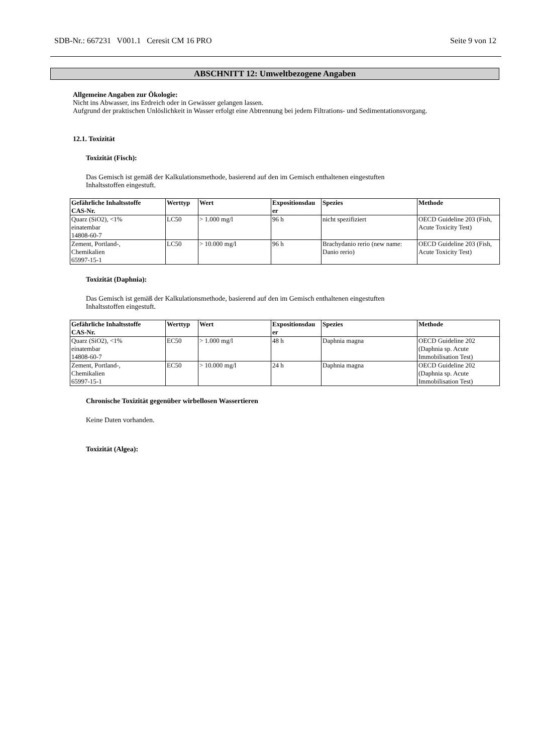SDB-Nr.: 667231 V001.1 Ceresit CM 16 PRO Seite 9 von 12
ABSCHNITT 12: Umweltbezogene Angaben
Allgemeine Angaben zur Ökologie:
Nicht ins Abwasser, ins Erdreich oder in Gewässer gelangen lassen.
Aufgrund der praktischen Unlöslichkeit in Wasser erfolgt eine Abtrennung bei jedem Filtrations- und Sedimentationsvorgang.
12.1. Toxizität
Toxizität (Fisch):
Das Gemisch ist gemäß der Kalkulationsmethode, basierend auf den im Gemisch enthaltenen eingestuften
Inhaltsstoffen eingestuft.
| Gefährliche Inhaltsstoffe CAS-Nr. | Werttyp | Wert | Expositionsdau er | Spezies | Methode |
| --- | --- | --- | --- | --- | --- |
| Quarz (SiO2), <1% einatembar 14808-60-7 | LC50 | > 1.000 mg/l | 96 h | nicht spezifiziert | OECD Guideline 203 (Fish, Acute Toxicity Test) |
| Zement, Portland-, Chemikalien 65997-15-1 | LC50 | > 10.000 mg/l | 96 h | Brachydanio rerio (new name: Danio rerio) | OECD Guideline 203 (Fish, Acute Toxicity Test) |
Toxizität (Daphnia):
Das Gemisch ist gemäß der Kalkulationsmethode, basierend auf den im Gemisch enthaltenen eingestuften
Inhaltsstoffen eingestuft.
| Gefährliche Inhaltsstoffe CAS-Nr. | Werttyp | Wert | Expositionsdau er | Spezies | Methode |
| --- | --- | --- | --- | --- | --- |
| Quarz (SiO2), <1% einatembar 14808-60-7 | EC50 | > 1.000 mg/l | 48 h | Daphnia magna | OECD Guideline 202 (Daphnia sp. Acute Immobilisation Test) |
| Zement, Portland-, Chemikalien 65997-15-1 | EC50 | > 10.000 mg/l | 24 h | Daphnia magna | OECD Guideline 202 (Daphnia sp. Acute Immobilisation Test) |
Chronische Toxizität gegenüber wirbellosen Wassertieren
Keine Daten vorhanden.
Toxizität (Algea):